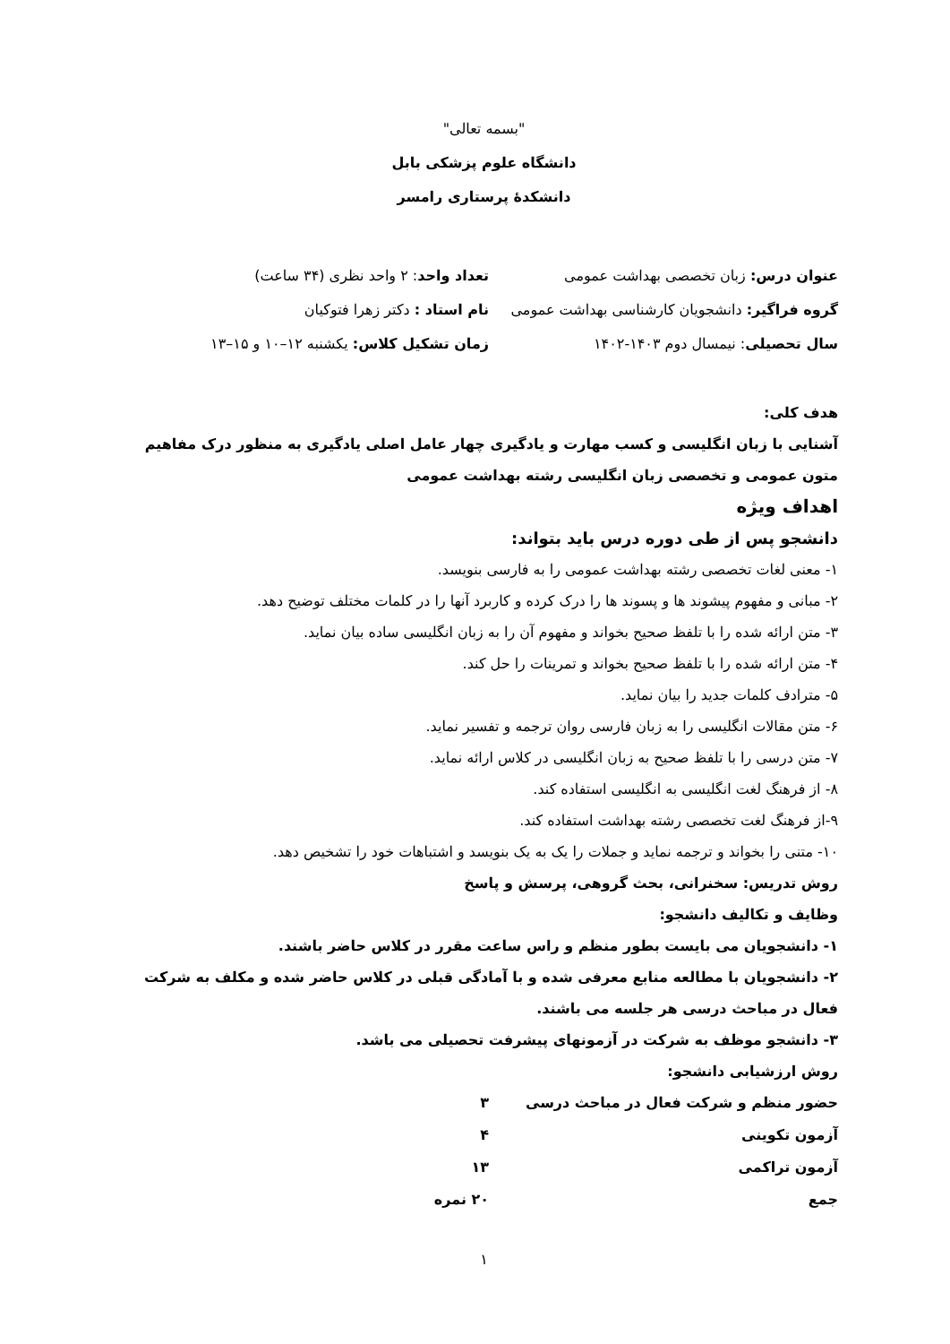"بسمه تعالی"
دانشگاه علوم پزشکی بابل
دانشکدهٔ پرستاری رامسر
عنوان درس: زبان تخصصی بهداشت عمومی تعداد واحد: ۲ واحد نظری (۳۴ ساعت)
گروه فراگیر: دانشجویان کارشناسی بهداشت عمومی
نام استاد : دکتر زهرا فتوکیان
سال تحصیلی: نیمسال دوم ۱۴۰۳-۱۴۰۲ زمان تشکیل کلاس: یکشنبه ۱۲–۱۰ و ۱۵–۱۳
هدف کلی:
آشنایی با زبان انگلیسی و کسب مهارت و یادگیری چهار عامل اصلی یادگیری به منظور درک مفاهیم متون عمومی و تخصصی زبان انگلیسی رشته بهداشت عمومی
اهداف ویژه
دانشجو پس از طی دوره درس باید بتواند:
۱- معنی لغات تخصصی رشته بهداشت عمومی را به فارسی بنویسد.
۲- مبانی و مفهوم پیشوند ها و پسوند ها را درک کرده و کاربرد آنها را در کلمات مختلف توضیح دهد.
۳- متن ارائه شده را با تلفظ صحیح بخواند و مفهوم آن را به زبان انگلیسی ساده بیان نماید.
۴- متن ارائه شده را با تلفظ صحیح بخواند و تمرینات را حل کند.
۵- مترادف کلمات جدید را بیان نماید.
۶- متن مقالات انگلیسی را به زبان فارسی روان ترجمه و تفسیر نماید.
۷- متن درسی را با تلفظ صحیح به زبان انگلیسی در کلاس ارائه نماید.
۸- از فرهنگ لغت انگلیسی به انگلیسی استفاده کند.
۹-از فرهنگ لغت تخصصی رشته بهداشت استفاده کند.
۱۰- متنی را بخواند و ترجمه نماید و جملات را یک به یک بنویسد و اشتباهات خود را تشخیص دهد.
روش تدریس: سخنرانی، بحث گروهی، پرسش و پاسخ
وظایف و تکالیف دانشجو:
۱- دانشجویان می بایست بطور منظم و راس ساعت مقرر در کلاس حاضر باشند.
۲- دانشجویان با مطالعه منابع معرفی شده و با آمادگی قبلی در کلاس حاضر شده و مکلف به شرکت فعال در مباحث درسی هر جلسه می باشند.
۳- دانشجو موظف به شرکت در آزمونهای پیشرفت تحصیلی می باشد.
روش ارزشیابی دانشجو:
حضور منظم و شرکت فعال در مباحث درسی ۳
آزمون تکوینی ۴
آزمون تراکمی ۱۳
جمع ۲۰ نمره
۱